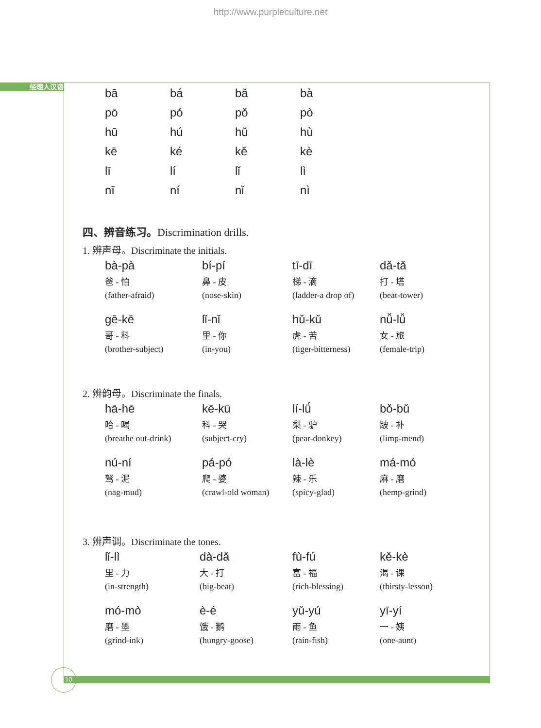http://www.purpleculture.net
经理人汉语
| bā | bá | bǎ | bà |
| pō | pó | pǒ | pò |
| hū | hú | hǔ | hù |
| kē | ké | kě | kè |
| lī | lí | lǐ | lì |
| nī | ní | nǐ | nì |
四、辨音练习。Discrimination drills.
1. 辨声母。Discriminate the initials.
| bà-pà 爸 - 怕 (father-afraid) | bí-pí 鼻 - 皮 (nose-skin) | tī-dī 梯 - 滴 (ladder-a drop of) | dǎ-tǎ 打 - 塔 (beat-tower) |
| gē-kē 哥 - 科 (brother-subject) | lǐ-nǐ 里 - 你 (in-you) | hǔ-kǔ 虎 - 苦 (tiger-bitterness) | nǚ-lǚ 女 - 旅 (female-trip) |
2. 辨韵母。Discriminate the finals.
| hā-hē 哈 - 喝 (breathe out-drink) | kē-kū 科 - 哭 (subject-cry) | lí-lǘ 梨 - 驴 (pear-donkey) | bǒ-bǔ 跛 - 补 (limp-mend) |
| nú-ní 驽 - 泥 (nag-mud) | pá-pó 爬 - 婆 (crawl-old woman) | là-lè 辣 - 乐 (spicy-glad) | má-mó 麻 - 磨 (hemp-grind) |
3. 辨声调。Discriminate the tones.
| lǐ-lì 里 - 力 (in-strength) | dà-dǎ 大 - 打 (big-beat) | fù-fú 富 - 福 (rich-blessing) | kě-kè 渴 - 课 (thirsty-lesson) |
| mó-mò 磨 - 墨 (grind-ink) | è-é 饿 - 鹅 (hungry-goose) | yǔ-yú 雨 - 鱼 (rain-fish) | yī-yí 一 - 姨 (one-aunt) |
10